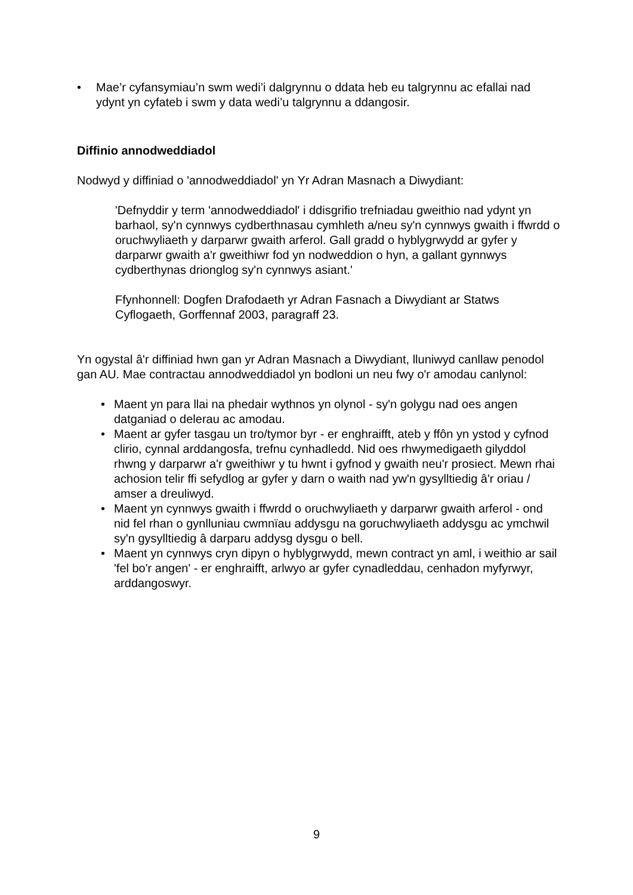• Mae’r cyfansymiau’n swm wedi’i dalgrynnu o ddata heb eu talgrynnu ac efallai nad ydynt yn cyfateb i swm y data wedi’u talgrynnu a ddangosir.
Diffinio annodweddiadol
Nodwyd y diffiniad o 'annodweddiadol' yn Yr Adran Masnach a Diwydiant:
'Defnyddir y term 'annodweddiadol' i ddisgrifio trefniadau gweithio nad ydynt yn barhaol, sy'n cynnwys cydberthnasau cymhleth a/neu sy'n cynnwys gwaith i ffwrdd o oruchwyliaeth y darparwr gwaith arferol. Gall gradd o hyblygrwydd ar gyfer y darparwr gwaith a'r gweithiwr fod yn nodweddion o hyn, a gallant gynnwys cydberthynas drionglog sy'n cynnwys asiant.'
Ffynhonnell: Dogfen Drafodaeth yr Adran Fasnach a Diwydiant ar Statws Cyflogaeth, Gorffennaf 2003, paragraff 23.
Yn ogystal â'r diffiniad hwn gan yr Adran Masnach a Diwydiant, lluniwyd canllaw penodol gan AU. Mae contractau annodweddiadol yn bodloni un neu fwy o'r amodau canlynol:
• Maent yn para llai na phedair wythnos yn olynol - sy'n golygu nad oes angen datganiad o delerau ac amodau.
• Maent ar gyfer tasgau un tro/tymor byr - er enghraifft, ateb y ffôn yn ystod y cyfnod clirio, cynnal arddangosfa, trefnu cynhadledd. Nid oes rhwymedigaeth gilyddol rhwng y darparwr a'r gweithiwr y tu hwnt i gyfnod y gwaith neu'r prosiect. Mewn rhai achosion telir ffi sefydlog ar gyfer y darn o waith nad yw'n gysylltiedig â'r oriau / amser a dreuliwyd.
• Maent yn cynnwys gwaith i ffwrdd o oruchwyliaeth y darparwr gwaith arferol - ond nid fel rhan o gynlluniau cwmnïau addysgu na goruchwyliaeth addysgu ac ymchwil sy'n gysylltiedig â darparu addysg dysgu o bell.
• Maent yn cynnwys cryn dipyn o hyblygrwydd, mewn contract yn aml, i weithio ar sail 'fel bo'r angen' - er enghraifft, arlwyo ar gyfer cynadleddau, cenhadon myfyrwyr, arddangoswyr.
9